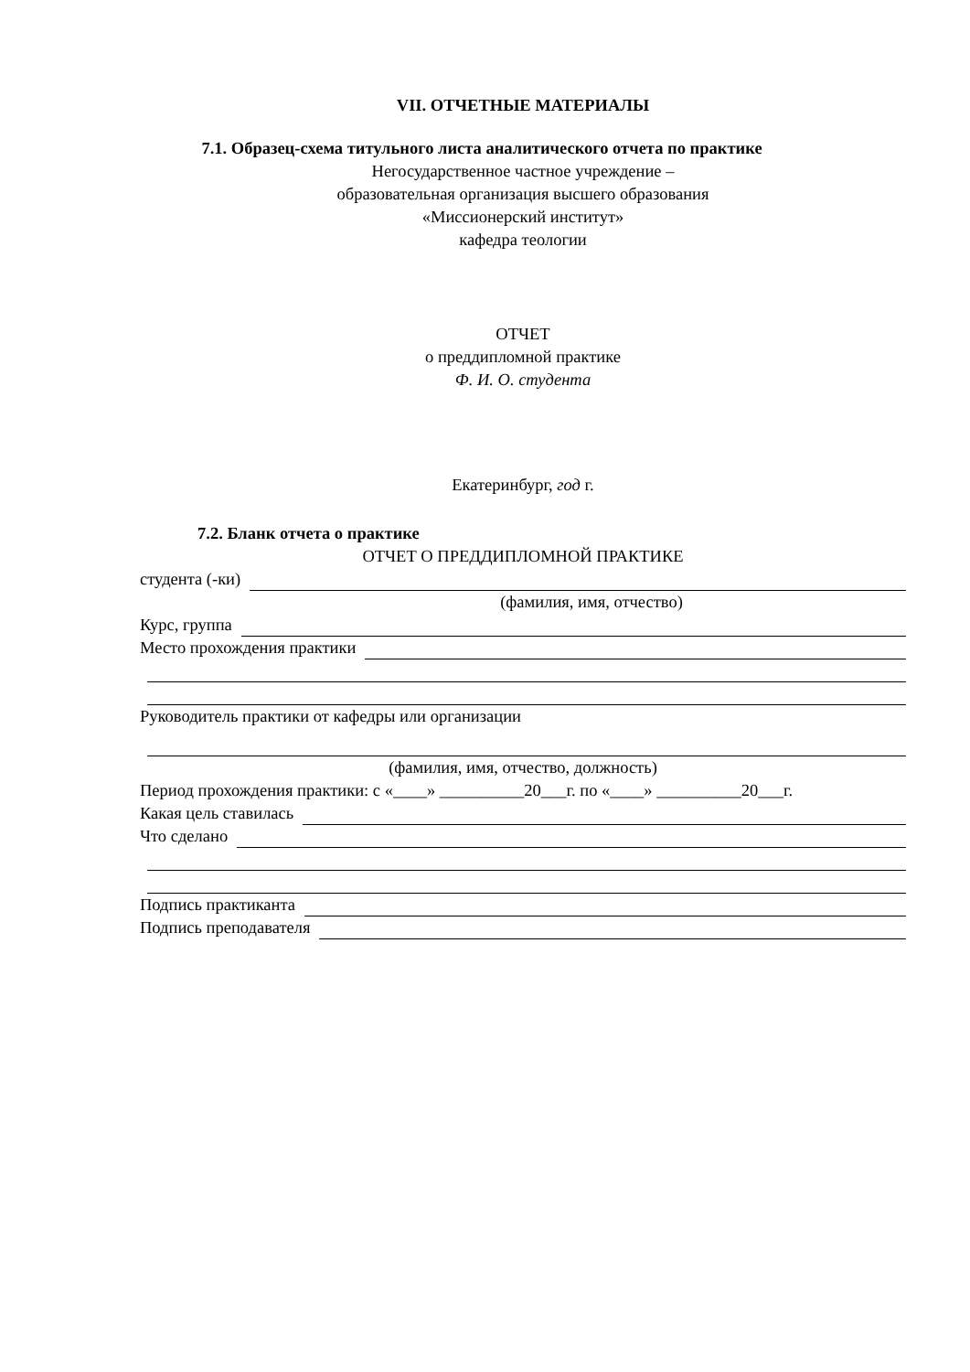VII. ОТЧЕТНЫЕ МАТЕРИАЛЫ
7.1. Образец-схема титульного листа аналитического отчета по практике
Негосударственное частное учреждение –
образовательная организация высшего образования
«Миссионерский институт»
кафедра теологии
ОТЧЕТ
о преддипломной практике
Ф. И. О. студента
Екатеринбург, год г.
7.2. Бланк отчета о практике
ОТЧЕТ О ПРЕДДИПЛОМНОЙ ПРАКТИКЕ
студента (-ки)
(фамилия, имя, отчество)
Курс, группа
Место прохождения практики
Руководитель практики от кафедры или организации
(фамилия, имя, отчество, должность)
Период прохождения практики: с «____» __________20___г. по «____» __________20___г.
Какая цель ставилась
Что сделано
Подпись практиканта
Подпись преподавателя